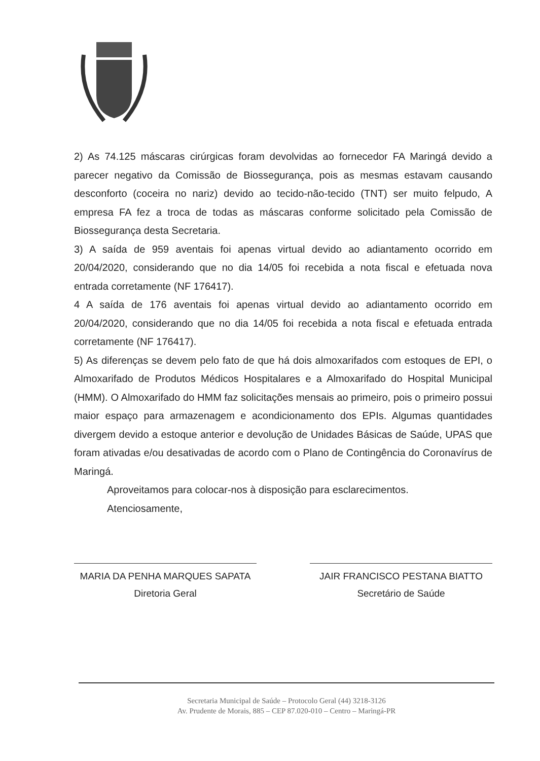2) As 74.125 máscaras cirúrgicas foram devolvidas ao fornecedor FA Maringá devido a parecer negativo da Comissão de Biossegurança, pois as mesmas estavam causando desconforto (coceira no nariz) devido ao tecido-não-tecido (TNT) ser muito felpudo, A empresa FA fez a troca de todas as máscaras conforme solicitado pela Comissão de Biossegurança desta Secretaria.
3) A saída de 959 aventais foi apenas virtual devido ao adiantamento ocorrido em 20/04/2020, considerando que no dia 14/05 foi recebida a nota fiscal e efetuada nova entrada corretamente (NF 176417).
4 A saída de 176 aventais foi apenas virtual devido ao adiantamento ocorrido em 20/04/2020, considerando que no dia 14/05 foi recebida a nota fiscal e efetuada entrada corretamente (NF 176417).
5) As diferenças se devem pelo fato de que há dois almoxarifados com estoques de EPI, o Almoxarifado de Produtos Médicos Hospitalares e a Almoxarifado do Hospital Municipal (HMM). O Almoxarifado do HMM faz solicitações mensais ao primeiro, pois o primeiro possui maior espaço para armazenagem e acondicionamento dos EPIs. Algumas quantidades divergem devido a estoque anterior e devolução de Unidades Básicas de Saúde, UPAS que foram ativadas e/ou desativadas de acordo com o Plano de Contingência do Coronavírus de Maringá.
Aproveitamos para colocar-nos à disposição para esclarecimentos.
Atenciosamente,
MARIA DA PENHA MARQUES SAPATA
Diretoria Geral
JAIR FRANCISCO PESTANA BIATTO
Secretário de Saúde
Secretaria Municipal de Saúde – Protocolo Geral (44) 3218-3126
Av. Prudente de Morais, 885 – CEP 87.020-010 – Centro – Maringá-PR